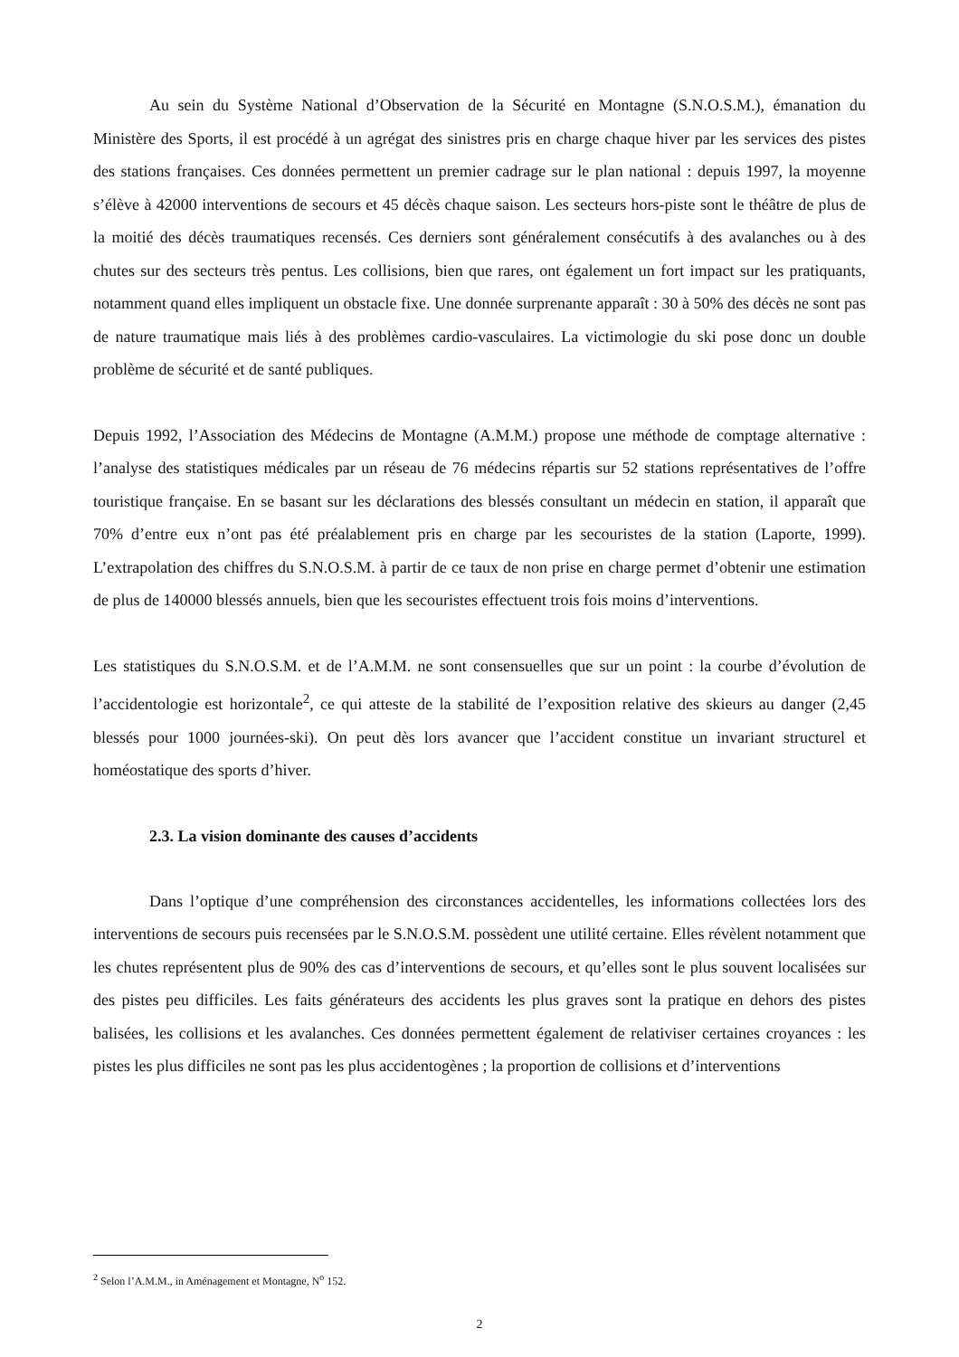Au sein du Système National d’Observation de la Sécurité en Montagne (S.N.O.S.M.), émanation du Ministère des Sports, il est procédé à un agrégat des sinistres pris en charge chaque hiver par les services des pistes des stations françaises. Ces données permettent un premier cadrage sur le plan national : depuis 1997, la moyenne s’élève à 42000 interventions de secours et 45 décès chaque saison. Les secteurs hors-piste sont le théâtre de plus de la moitié des décès traumatiques recensés. Ces derniers sont généralement consécutifs à des avalanches ou à des chutes sur des secteurs très pentus. Les collisions, bien que rares, ont également un fort impact sur les pratiquants, notamment quand elles impliquent un obstacle fixe. Une donnée surprenante apparaît : 30 à 50% des décès ne sont pas de nature traumatique mais liés à des problèmes cardio-vasculaires. La victimologie du ski pose donc un double problème de sécurité et de santé publiques.
Depuis 1992, l’Association des Médecins de Montagne (A.M.M.) propose une méthode de comptage alternative : l’analyse des statistiques médicales par un réseau de 76 médecins répartis sur 52 stations représentatives de l’offre touristique française. En se basant sur les déclarations des blessés consultant un médecin en station, il apparaît que 70% d’entre eux n’ont pas été préalablement pris en charge par les secouristes de la station (Laporte, 1999). L’extrapolation des chiffres du S.N.O.S.M. à partir de ce taux de non prise en charge permet d’obtenir une estimation de plus de 140000 blessés annuels, bien que les secouristes effectuent trois fois moins d’interventions.
Les statistiques du S.N.O.S.M. et de l’A.M.M. ne sont consensuelles que sur un point : la courbe d’évolution de l’accidentologie est horizontale<sup>2</sup>, ce qui atteste de la stabilité de l’exposition relative des skieurs au danger (2,45 blessés pour 1000 journées-ski). On peut dès lors avancer que l’accident constitue un invariant structurel et homéostatique des sports d’hiver.
2.3. La vision dominante des causes d’accidents
Dans l’optique d’une compréhension des circonstances accidentelles, les informations collectées lors des interventions de secours puis recensées par le S.N.O.S.M. possèdent une utilité certaine. Elles révèlent notamment que les chutes représentent plus de 90% des cas d’interventions de secours, et qu’elles sont le plus souvent localisées sur des pistes peu difficiles. Les faits générateurs des accidents les plus graves sont la pratique en dehors des pistes balisées, les collisions et les avalanches. Ces données permettent également de relativiser certaines croyances : les pistes les plus difficiles ne sont pas les plus accidentogènes ; la proportion de collisions et d’interventions
<sup>2</sup> Selon l’A.M.M., in Aménagement et Montagne, N<sup>o</sup> 152.
2